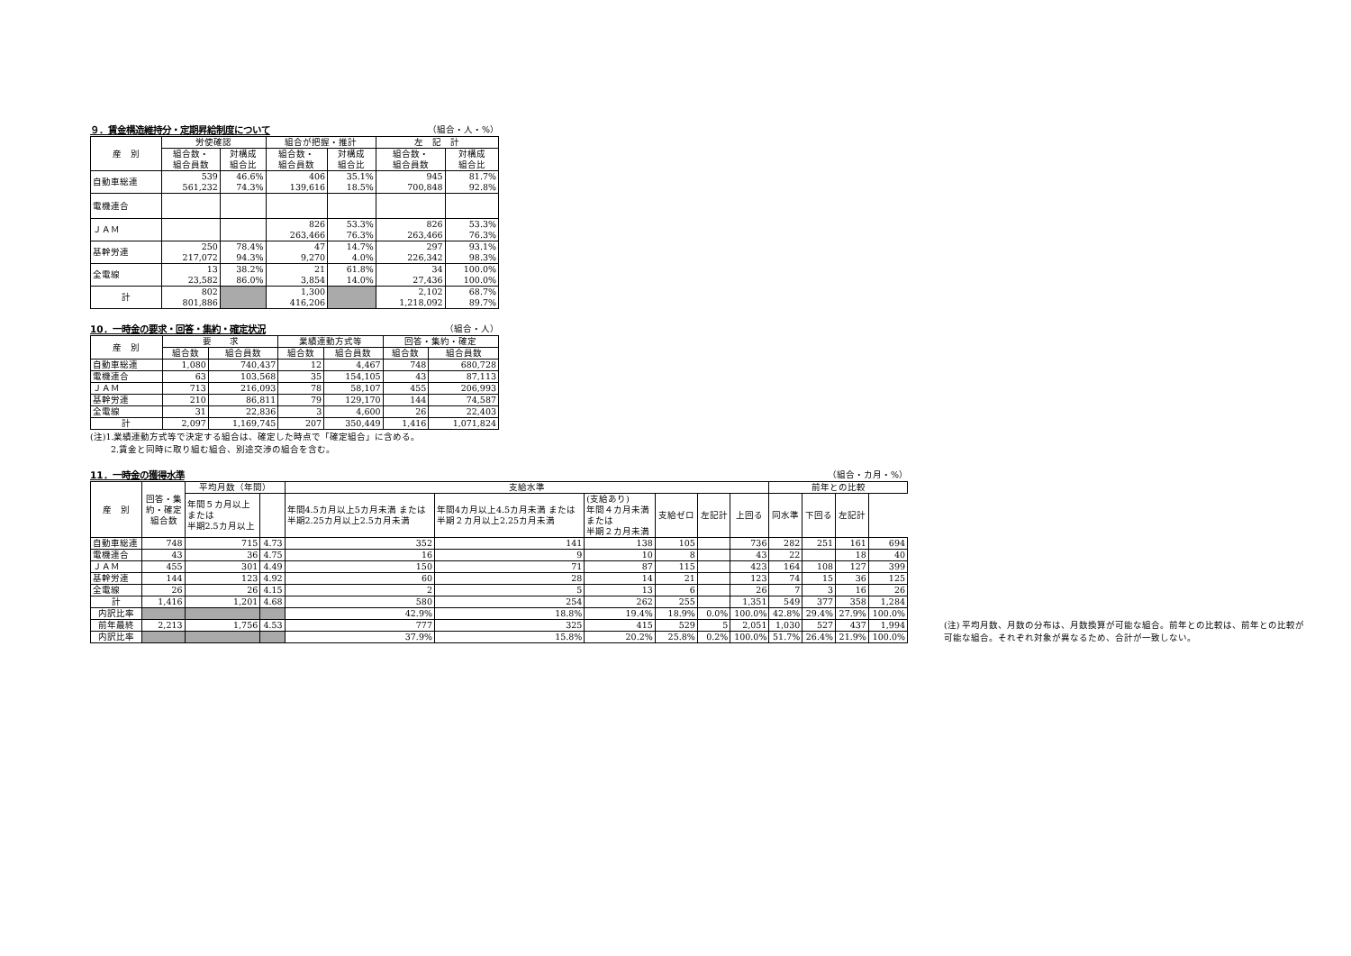９．賃金構造維持分・定期昇給制度について （組合・人・%）
| 産 別 | 労使確認 | | 組合が把握・推計 | | 左 記 計 | |
| --- | --- | --- | --- | --- | --- | --- |
| | 組合数・ 組合員数 | 対構成 組合比 | 組合数・ 組合員数 | 対構成 組合比 | 組合数・ 組合員数 | 対構成 組合比 |
| 自動車総連 | 539 561,232 | 46.6% 74.3% | 406 139,616 | 35.1% 18.5% | 945 700,848 | 81.7% 92.8% |
| 電機連合 | | | | | | |
| ＪＡＭ | | | 826 263,466 | 53.3% 76.3% | 826 263,466 | 53.3% 76.3% |
| 基幹労連 | 250 217,072 | 78.4% 94.3% | 47 9,270 | 14.7% 4.0% | 297 226,342 | 93.1% 98.3% |
| 全電線 | 13 23,582 | 38.2% 86.0% | 21 3,854 | 61.8% 14.0% | 34 27,436 | 100.0% 100.0% |
| 計 | 802 801,886 | | 1,300 416,206 | | 2,102 1,218,092 | 68.7% 89.7% |
10．一時金の要求・回答・集約・確定状況 （組合・人）
| 産 別 | 要 求 | | 業績連動方式等 | | 回答・集約・確定 | |
| --- | --- | --- | --- | --- | --- | --- |
| | 組合数 | 組合員数 | 組合数 | 組合員数 | 組合数 | 組合員数 |
| 自動車総連 | 1,080 | 740,437 | 12 | 4,467 | 748 | 680,728 |
| 電機連合 | 63 | 103,568 | 35 | 154,105 | 43 | 87,113 |
| ＪＡＭ | 713 | 216,093 | 78 | 58,107 | 455 | 206,993 |
| 基幹労連 | 210 | 86,811 | 79 | 129,170 | 144 | 74,587 |
| 全電線 | 31 | 22,836 | 3 | 4,600 | 26 | 22,403 |
| 計 | 2,097 | 1,169,745 | 207 | 350,449 | 1,416 | 1,071,824 |
(注)1.業績連動方式等で決定する組合は、確定した時点で「確定組合」に含める。
　　 2.賃金と同時に取り組む組合、別途交渉の組合を含む。
11．一時金の獲得水準 （組合・カ月・%）
| 産 別 | 回答・集 約・確定 組合数 | 平均月数（年間） | | 支給水準 | | | | | | 前年との比較 | | | |
| --- | --- | --- | --- | --- | --- | --- | --- | --- | --- | --- | --- | --- | --- |
| | | 年間５カ月以上 または 半期2.5カ月以上 | | 年間4.5カ月以上5カ月未満 または 半期2.25カ月以上2.5カ月未満 | 年間4カ月以上4.5カ月未満 または 半期２カ月以上2.25カ月未満 | (支給あり) 年間４カ月未満 または 半期２カ月未満 | 支給ゼロ | 左記計 | 上回る | 同水準 | 下回る | 左記計 | |
| 自動車総連 | 748 | 715 | 4.73 | 352 | 141 | 138 | 105 | | 736 | 282 | 251 | 161 | 694 |
| 電機連合 | 43 | 36 | 4.75 | 16 | 9 | 10 | 8 | | 43 | 22 | | 18 | 40 |
| ＪＡＭ | 455 | 301 | 4.49 | 150 | 71 | 87 | 115 | | 423 | 164 | 108 | 127 | 399 |
| 基幹労連 | 144 | 123 | 4.92 | 60 | 28 | 14 | 21 | | 123 | 74 | 15 | 36 | 125 |
| 全電線 | 26 | 26 | 4.15 | 2 | 5 | 13 | 6 | | 26 | 7 | 3 | 16 | 26 |
| 計 | 1,416 | 1,201 | 4.68 | 580 | 254 | 262 | 255 | | 1,351 | 549 | 377 | 358 | 1,284 |
| 内訳比率 | | | | 42.9% | 18.8% | 19.4% | 18.9% | 0.0% | 100.0% | 42.8% | 29.4% | 27.9% | 100.0% |
| 前年最終 | 2,213 | 1,756 | 4.53 | 777 | 325 | 415 | 529 | 5 | 2,051 | 1,030 | 527 | 437 | 1,994 |
| 内訳比率 | | | | 37.9% | 15.8% | 20.2% | 25.8% | 0.2% | 100.0% | 51.7% | 26.4% | 21.9% | 100.0% |
(注) 平均月数、月数の分布は、月数換算が可能な組合。前年との比較は、前年との比較が可能な組合。それぞれ対象が異なるため、合計が一致しない。
組合数